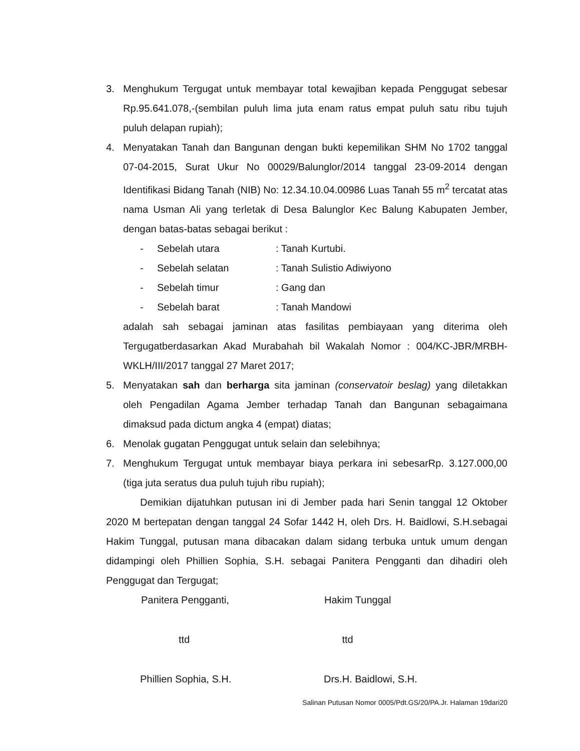3. Menghukum Tergugat untuk membayar total kewajiban kepada Penggugat sebesar Rp.95.641.078,-(sembilan puluh lima juta enam ratus empat puluh satu ribu tujuh puluh delapan rupiah);
4. Menyatakan Tanah dan Bangunan dengan bukti kepemilikan SHM No 1702 tanggal 07-04-2015, Surat Ukur No 00029/Balunglor/2014 tanggal 23-09-2014 dengan Identifikasi Bidang Tanah (NIB) No: 12.34.10.04.00986 Luas Tanah 55 m<sup>2</sup> tercatat atas nama Usman Ali yang terletak di Desa Balunglor Kec Balung Kabupaten Jember, dengan batas-batas sebagai berikut :
- Sebelah utara: Tanah Kurtubi.
- Sebelah selatan: Tanah Sulistio Adiwiyono
- Sebelah timur: Gang dan
- Sebelah barat: Tanah Mandowi
adalah sah sebagai jaminan atas fasilitas pembiayaan yang diterima oleh Tergugatberdasarkan Akad Murabahah bil Wakalah Nomor : 004/KC-JBR/MRBH-WKLH/III/2017 tanggal 27 Maret 2017;
5. Menyatakan sah dan berharga sita jaminan (conservatoir beslag) yang diletakkan oleh Pengadilan Agama Jember terhadap Tanah dan Bangunan sebagaimana dimaksud pada dictum angka 4 (empat) diatas;
6. Menolak gugatan Penggugat untuk selain dan selebihnya;
7. Menghukum Tergugat untuk membayar biaya perkara ini sebesarRp. 3.127.000,00 (tiga juta seratus dua puluh tujuh ribu rupiah);
Demikian dijatuhkan putusan ini di Jember pada hari Senin tanggal 12 Oktober 2020 M bertepatan dengan tanggal 24 Sofar 1442 H, oleh Drs. H. Baidlowi, S.H.sebagai Hakim Tunggal, putusan mana dibacakan dalam sidang terbuka untuk umum dengan didampingi oleh Phillien Sophia, S.H. sebagai Panitera Pengganti dan dihadiri oleh Penggugat dan Tergugat;
Panitera Pengganti, Hakim Tunggal
ttd ttd
Phillien Sophia, S.H. Drs.H. Baidlowi, S.H.
Salinan Putusan Nomor 0005/Pdt.GS/20/PA.Jr. Halaman 19dari20